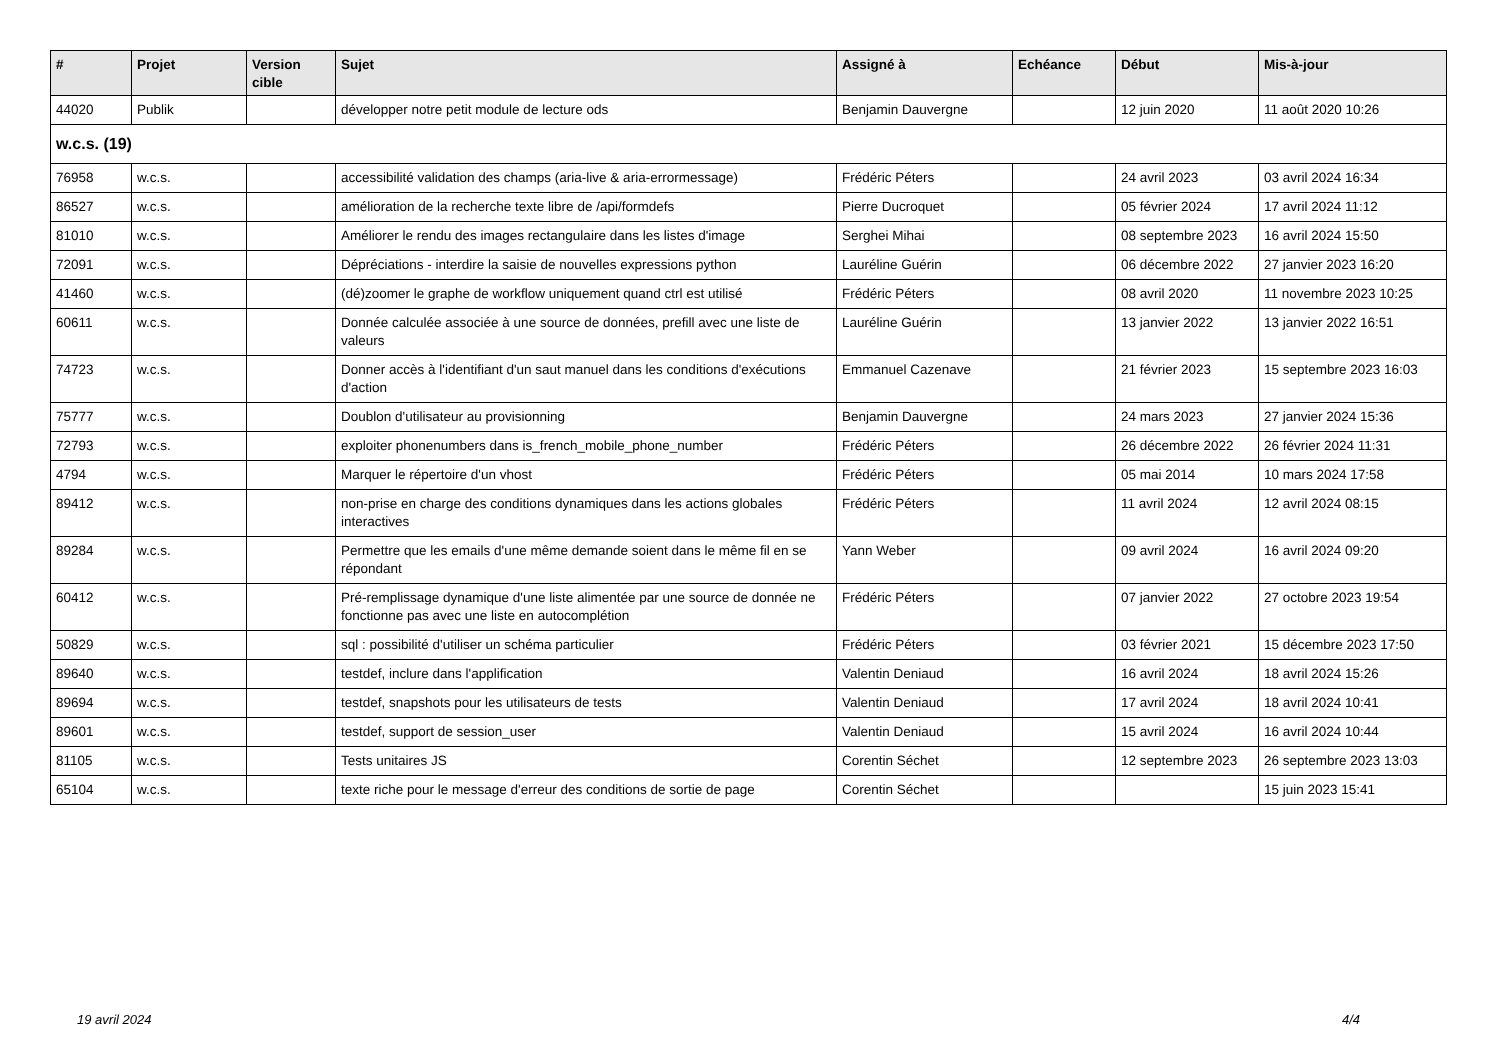| # | Projet | Version cible | Sujet | Assigné à | Echéance | Début | Mis-à-jour |
| --- | --- | --- | --- | --- | --- | --- | --- |
| 44020 | Publik | | développer notre petit module de lecture ods | Benjamin Dauvergne | | 12 juin 2020 | 11 août 2020 10:26 |
| w.c.s. (19) | | | | | | | |
| 76958 | w.c.s. | | accessibilité validation des champs (aria-live & aria-errormessage) | Frédéric Péters | | 24 avril 2023 | 03 avril 2024 16:34 |
| 86527 | w.c.s. | | amélioration de la recherche texte libre de /api/formdefs | Pierre Ducroquet | | 05 février 2024 | 17 avril 2024 11:12 |
| 81010 | w.c.s. | | Améliorer le rendu des images rectangulaire dans les listes d'image | Serghei Mihai | | 08 septembre 2023 | 16 avril 2024 15:50 |
| 72091 | w.c.s. | | Dépréciations - interdire la saisie de nouvelles expressions python | Lauréline Guérin | | 06 décembre 2022 | 27 janvier 2023 16:20 |
| 41460 | w.c.s. | | (dé)zoomer le graphe de workflow uniquement quand ctrl est utilisé | Frédéric Péters | | 08 avril 2020 | 11 novembre 2023 10:25 |
| 60611 | w.c.s. | | Donnée calculée associée à une source de données, prefill avec une liste de valeurs | Lauréline Guérin | | 13 janvier 2022 | 13 janvier 2022 16:51 |
| 74723 | w.c.s. | | Donner accès à l'identifiant d'un saut manuel dans les conditions d'exécutions d'action | Emmanuel Cazenave | | 21 février 2023 | 15 septembre 2023 16:03 |
| 75777 | w.c.s. | | Doublon d'utilisateur au provisionning | Benjamin Dauvergne | | 24 mars 2023 | 27 janvier 2024 15:36 |
| 72793 | w.c.s. | | exploiter phonenumbers dans is_french_mobile_phone_number | Frédéric Péters | | 26 décembre 2022 | 26 février 2024 11:31 |
| 4794 | w.c.s. | | Marquer le répertoire d'un vhost | Frédéric Péters | | 05 mai 2014 | 10 mars 2024 17:58 |
| 89412 | w.c.s. | | non-prise en charge des conditions dynamiques dans les actions globales interactives | Frédéric Péters | | 11 avril 2024 | 12 avril 2024 08:15 |
| 89284 | w.c.s. | | Permettre que les emails d'une même demande soient dans le même fil en se répondant | Yann Weber | | 09 avril 2024 | 16 avril 2024 09:20 |
| 60412 | w.c.s. | | Pré-remplissage dynamique d'une liste alimentée par une source de donnée ne fonctionne pas avec une liste en autocomplétion | Frédéric Péters | | 07 janvier 2022 | 27 octobre 2023 19:54 |
| 50829 | w.c.s. | | sql : possibilité d'utiliser un schéma particulier | Frédéric Péters | | 03 février 2021 | 15 décembre 2023 17:50 |
| 89640 | w.c.s. | | testdef, inclure dans l'applification | Valentin Deniaud | | 16 avril 2024 | 18 avril 2024 15:26 |
| 89694 | w.c.s. | | testdef, snapshots pour les utilisateurs de tests | Valentin Deniaud | | 17 avril 2024 | 18 avril 2024 10:41 |
| 89601 | w.c.s. | | testdef, support de session_user | Valentin Deniaud | | 15 avril 2024 | 16 avril 2024 10:44 |
| 81105 | w.c.s. | | Tests unitaires JS | Corentin Séchet | | 12 septembre 2023 | 26 septembre 2023 13:03 |
| 65104 | w.c.s. | | texte riche pour le message d'erreur des conditions de sortie de page | Corentin Séchet | | | 15 juin 2023 15:41 |
19 avril 2024 4/4